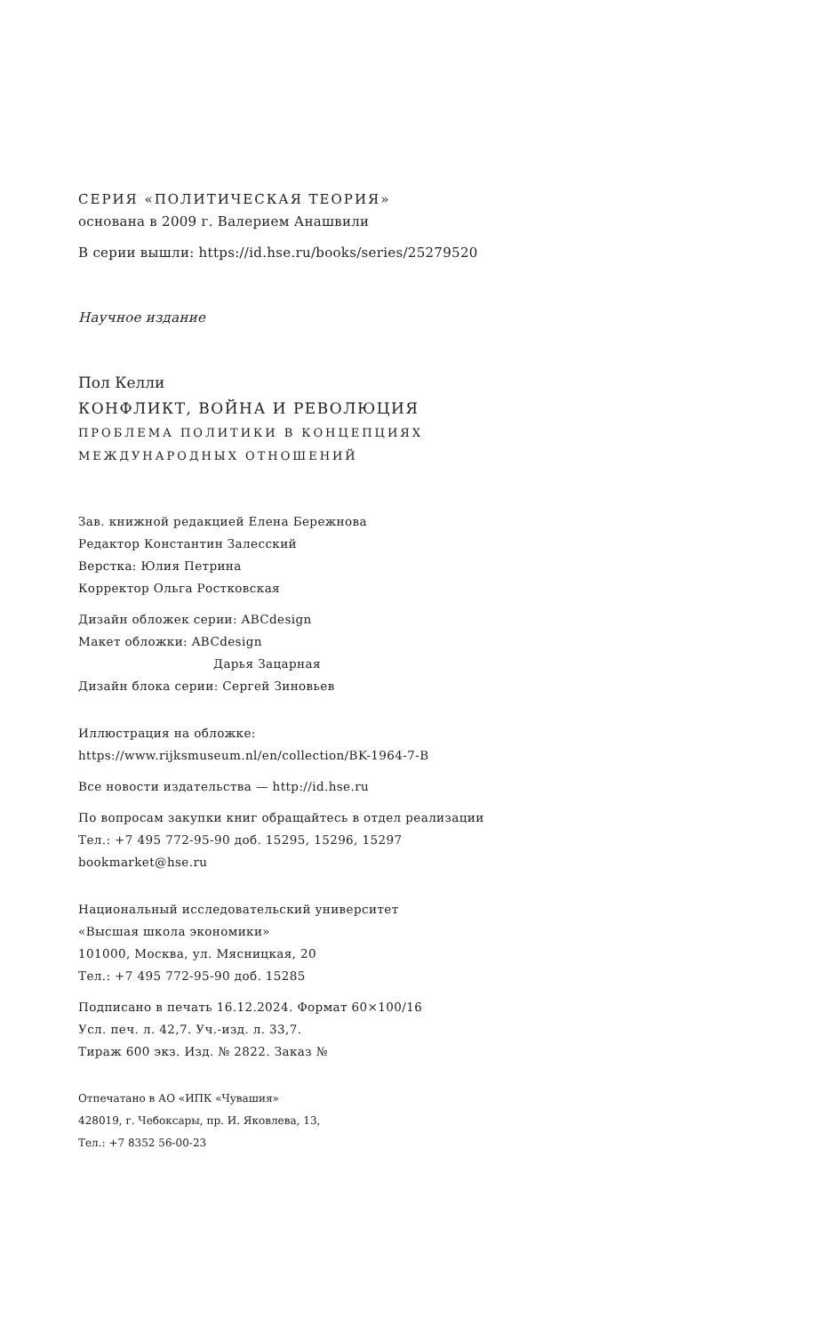СЕРИЯ «ПОЛИТИЧЕСКАЯ ТЕОРИЯ»
основана в 2009 г. Валерием Анашвили
В серии вышли: https://id.hse.ru/books/series/25279520
Научное издание
Пол Келли
КОНФЛИКТ, ВОЙНА И РЕВОЛЮЦИЯ
ПРОБЛЕМА ПОЛИТИКИ В КОНЦЕПЦИЯХ
МЕЖДУНАРОДНЫХ ОТНОШЕНИЙ
Зав. книжной редакцией Елена Бережнова
Редактор Константин Залесский
Верстка: Юлия Петрина
Корректор Ольга Ростковская
Дизайн обложек серии: ABCdesign
Макет обложки: ABCdesign
Дарья Зацарная
Дизайн блока серии: Сергей Зиновьев
Иллюстрация на обложке:
https://www.rijksmuseum.nl/en/collection/BK-1964-7-B
Все новости издательства — http://id.hse.ru
По вопросам закупки книг обращайтесь в отдел реализации
Тел.: +7 495 772-95-90 доб. 15295, 15296, 15297
bookmarket@hse.ru
Национальный исследовательский университет
«Высшая школа экономики»
101000, Москва, ул. Мясницкая, 20
Тел.: +7 495 772-95-90 доб. 15285
Подписано в печать 16.12.2024. Формат 60×100/16
Усл. печ. л. 42,7. Уч.-изд. л. 33,7.
Тираж 600 экз. Изд. № 2822. Заказ №
Отпечатано в АО «ИПК «Чувашия»
428019, г. Чебоксары, пр. И. Яковлева, 13,
Тел.: +7 8352 56-00-23